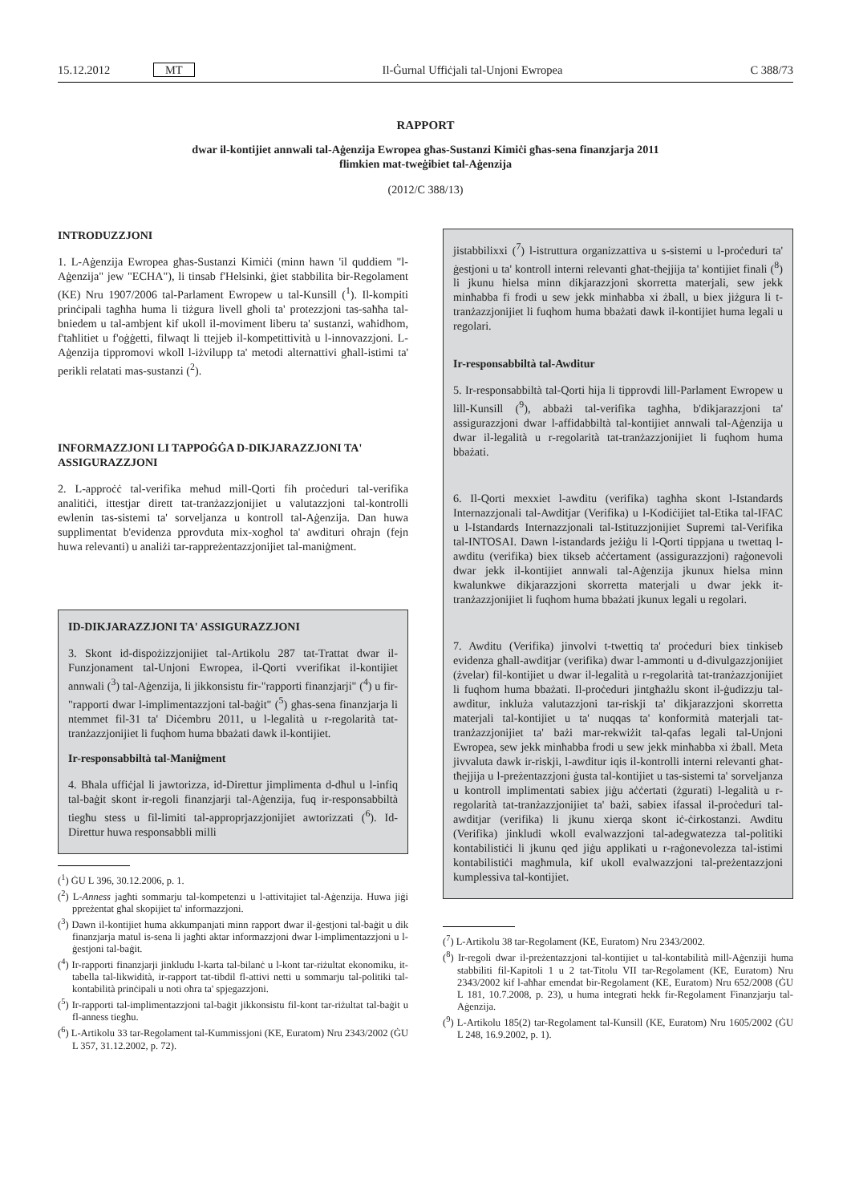15.12.2012 MT Il-Ġurnal Uffiċjali tal-Unjoni Ewropea C 388/73
RAPPORT
dwar il-kontijiet annwali tal-Aġenzija Ewropea għas-Sustanzi Kimiċi għas-sena finanzjarja 2011
flimkien mat-tweġibiet tal-Aġenzija
(2012/C 388/13)
INTRODUZZJONI
1. L-Aġenzija Ewropea għas-Sustanzi Kimiċi (minn hawn 'il quddiem "l-Aġenzija" jew "ECHA"), li tinsab f'Helsinki, ġiet stabbilita bir-Regolament (KE) Nru 1907/2006 tal-Parlament Ewropew u tal-Kunsill (<sup>1</sup>). Il-kompiti prinċipali tagħha huma li tiżgura livell għoli ta' protezzjoni tas-saħħa tal-bniedem u tal-ambjent kif ukoll il-moviment liberu ta' sustanzi, waħidhom, f'taħlitiet u f'oġġetti, filwaqt li ttejjeb il-kompetittività u l-innovazzjoni. L-Aġenzija tippromovi wkoll l-iżvilupp ta' metodi alternattivi għall-istimi ta' perikli relatati mas-sustanzi (<sup>2</sup>).
INFORMAZZJONI LI TAPPOĠĠA D-DIKJARAZZJONI TA' ASSIGURAZZJONI
2. L-approċċ tal-verifika meħud mill-Qorti fih proċeduri tal-verifika analitiċi, ittestjar dirett tat-tranżazzjonijiet u valutazzjoni tal-kontrolli ewlenin tas-sistemi ta' sorveljanza u kontroll tal-Aġenzija. Dan huwa supplimentat b'evidenza pprovduta mix-xogħol ta' awdituri oħrajn (fejn huwa relevanti) u analiżi tar-rappreżentazzjonijiet tal-maniġment.
ID-DIKJARAZZJONI TA' ASSIGURAZZJONI
3. Skont id-dispożizzjonijiet tal-Artikolu 287 tat-Trattat dwar il-Funzjonament tal-Unjoni Ewropea, il-Qorti vverifikat il-kontijiet annwali (<sup>3</sup>) tal-Aġenzija, li jikkonsistu fir-"rapporti finanzjarji" (<sup>4</sup>) u fir-"rapporti dwar l-implimentazzjoni tal-baġit" (<sup>5</sup>) għas-sena finanzjarja li ntemmet fil-31 ta' Diċembru 2011, u l-legalità u r-regolarità tat-tranżazzjonijiet li fuqhom huma bbażati dawk il-kontijiet.
Ir-responsabbiltà tal-Maniġment
4. Bħala uffiċjal li jawtorizza, id-Direttur jimplimenta d-dħul u l-infiq tal-baġit skont ir-regoli finanzjarji tal-Aġenzija, fuq ir-responsabbiltà tiegħu stess u fil-limiti tal-approprjazzjonijiet awtorizzati (<sup>6</sup>). Id-Direttur huwa responsabbli milli
(<sup>1</sup>) ĠU L 396, 30.12.2006, p. 1.
(<sup>2</sup>) L-Anness jagħti sommarju tal-kompetenzi u l-attivitajiet tal-Aġenzija. Huwa jiġi ppreżentat għal skopijiet ta' informazzjoni.
(<sup>3</sup>) Dawn il-kontijiet huma akkumpanjati minn rapport dwar il-ġestjoni tal-baġit u dik finanzjarja matul is-sena li jagħti aktar informazzjoni dwar l-implimentazzjoni u l-ġestjoni tal-baġit.
(<sup>4</sup>) Ir-rapporti finanzjarji jinkludu l-karta tal-bilanċ u l-kont tar-riżultat ekonomiku, it-tabella tal-likwidità, ir-rapport tat-tibdil fl-attivi netti u sommarju tal-politiki tal-kontabilità prinċipali u noti oħra ta' spjegazzjoni.
(<sup>5</sup>) Ir-rapporti tal-implimentazzjoni tal-baġit jikkonsistu fil-kont tar-riżultat tal-baġit u fl-anness tiegħu.
(<sup>6</sup>) L-Artikolu 33 tar-Regolament tal-Kummissjoni (KE, Euratom) Nru 2343/2002 (ĠU L 357, 31.12.2002, p. 72).
jistabbilixxi (<sup>7</sup>) l-istruttura organizzattiva u s-sistemi u l-proċeduri ta' ġestjoni u ta' kontroll interni relevanti għat-tħejjija ta' kontijiet finali (<sup>8</sup>) li jkunu ħielsa minn dikjarazzjoni skorretta materjali, sew jekk minħabba fi frodi u sew jekk minħabba xi żball, u biex jiżgura li t-tranżazzjonijiet li fuqhom huma bbażati dawk il-kontijiet huma legali u regolari.
Ir-responsabbiltà tal-Awditur
5. Ir-responsabbiltà tal-Qorti hija li tipprovdi lill-Parlament Ewropew u lill-Kunsill (<sup>9</sup>), abbażi tal-verifika tagħha, b'dikjarazzjoni ta' assigurazzjoni dwar l-affidabbiltà tal-kontijiet annwali tal-Aġenzija u dwar il-legalità u r-regolarità tat-tranżazzjonijiet li fuqhom huma bbażati.
6. Il-Qorti mexxiet l-awditu (verifika) tagħha skont l-Istandards Internazzjonali tal-Awditjar (Verifika) u l-Kodiċijiet tal-Etika tal-IFAC u l-Istandards Internazzjonali tal-Istituzzjonijiet Supremi tal-Verifika tal-INTOSAI. Dawn l-istandards jeżiġu li l-Qorti tippjana u twettaq l-awditu (verifika) biex tikseb aċċertament (assigurazzjoni) raġonevoli dwar jekk il-kontijiet annwali tal-Aġenzija jkunux ħielsa minn kwalunkwe dikjarazzjoni skorretta materjali u dwar jekk it-tranżazzjonijiet li fuqhom huma bbażati jkunux legali u regolari.
7. Awditu (Verifika) jinvolvi t-twettiq ta' proċeduri biex tinkiseb evidenza għall-awditjar (verifika) dwar l-ammonti u d-divulgazzjonijiet (żvelar) fil-kontijiet u dwar il-legalità u r-regolarità tat-tranżazzjonijiet li fuqhom huma bbażati. Il-proċeduri jintgħażlu skont il-ġudizzju tal-awditur, inkluża valutazzjoni tar-riskji ta' dikjarazzjoni skorretta materjali tal-kontijiet u ta' nuqqas ta' konformità materjali tat-tranżazzjonijiet ta' bażi mar-rekwiżit tal-qafas legali tal-Unjoni Ewropea, sew jekk minħabba frodi u sew jekk minħabba xi żball. Meta jivvaluta dawk ir-riskji, l-awditur iqis il-kontrolli interni relevanti għat-tħejjija u l-preżentazzjoni ġusta tal-kontijiet u tas-sistemi ta' sorveljanza u kontroll implimentati sabiex jiġu aċċertati (żgurati) l-legalità u r-regolarità tat-tranżazzjonijiet ta' bażi, sabiex ifassal il-proċeduri tal-awditjar (verifika) li jkunu xierqa skont iċ-ċirkostanzi. Awditu (Verifika) jinkludi wkoll evalwazzjoni tal-adegwatezza tal-politiki kontabilistiċi li jkunu qed jiġu applikati u r-raġonevolezza tal-istimi kontabilistiċi magħmula, kif ukoll evalwazzjoni tal-preżentazzjoni kumplessiva tal-kontijiet.
(<sup>7</sup>) L-Artikolu 38 tar-Regolament (KE, Euratom) Nru 2343/2002.
(<sup>8</sup>) Ir-regoli dwar il-preżentazzjoni tal-kontijiet u tal-kontabilità mill-Aġenziji huma stabbiliti fil-Kapitoli 1 u 2 tat-Titolu VII tar-Regolament (KE, Euratom) Nru 2343/2002 kif l-aħħar emendat bir-Regolament (KE, Euratom) Nru 652/2008 (ĠU L 181, 10.7.2008, p. 23), u huma integrati hekk fir-Regolament Finanzjarju tal-Aġenzija.
(<sup>9</sup>) L-Artikolu 185(2) tar-Regolament tal-Kunsill (KE, Euratom) Nru 1605/2002 (ĠU L 248, 16.9.2002, p. 1).